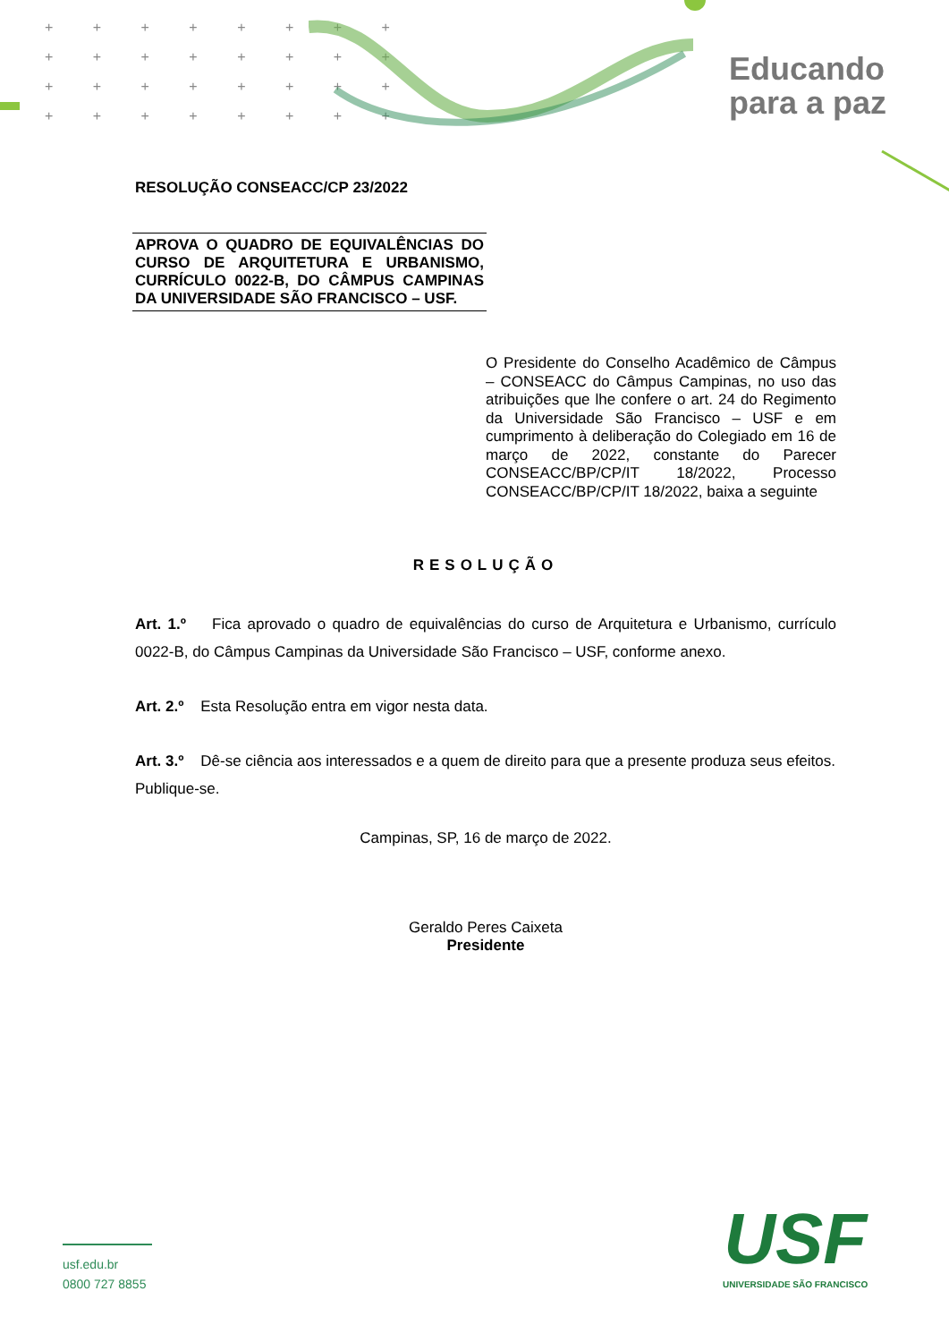+ + + + + + + +
+ + + + + + + +
+ + + + + + + +
+ + + + + + + +
Educando
para a paz
RESOLUÇÃO CONSEACC/CP 23/2022
APROVA O QUADRO DE EQUIVALÊNCIAS DO CURSO DE ARQUITETURA E URBANISMO, CURRÍCULO 0022-B, DO CÂMPUS CAMPINAS DA UNIVERSIDADE SÃO FRANCISCO – USF.
O Presidente do Conselho Acadêmico de Câmpus – CONSEACC do Câmpus Campinas, no uso das atribuições que lhe confere o art. 24 do Regimento da Universidade São Francisco – USF e em cumprimento à deliberação do Colegiado em 16 de março de 2022, constante do Parecer CONSEACC/BP/CP/IT 18/2022, Processo CONSEACC/BP/CP/IT 18/2022, baixa a seguinte
RESOLUÇÃO
Art. 1.º Fica aprovado o quadro de equivalências do curso de Arquitetura e Urbanismo, currículo 0022-B, do Câmpus Campinas da Universidade São Francisco – USF, conforme anexo.
Art. 2.º Esta Resolução entra em vigor nesta data.
Art. 3.º Dê-se ciência aos interessados e a quem de direito para que a presente produza seus efeitos.
Publique-se.
Campinas, SP, 16 de março de 2022.
Geraldo Peres Caixeta
Presidente
usf.edu.br
0800 727 8855
USF
UNIVERSIDADE SÃO FRANCISCO